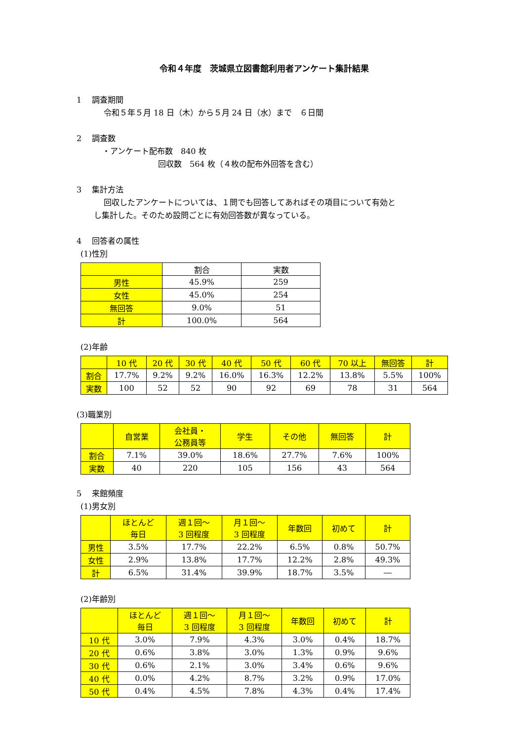令和４年度　茨城県立図書館利用者アンケート集計結果
1　 調査期間
令和５年５月 18 日（木）から５月 24 日（水）まで　６日間
2　 調査数
・アンケート配布数　840 枚
回収数　564 枚（４枚の配布外回答を含む）
3　 集計方法
回収したアンケートについては、１問でも回答してあればその項目について有効と
し集計した。そのため設問ごとに有効回答数が異なっている。
4　 回答者の属性
(1)性別
| | 割合 | 実数 |
| --- | --- | --- |
| 男性 | 45.9% | 259 |
| 女性 | 45.0% | 254 |
| 無回答 | 9.0% | 51 |
| 計 | 100.0% | 564 |
(2)年齢
| | 10 代 | 20 代 | 30 代 | 40 代 | 50 代 | 60 代 | 70 以上 | 無回答 | 計 |
| --- | --- | --- | --- | --- | --- | --- | --- | --- | --- |
| 割合 | 17.7% | 9.2% | 9.2% | 16.0% | 16.3% | 12.2% | 13.8% | 5.5% | 100% |
| 実数 | 100 | 52 | 52 | 90 | 92 | 69 | 78 | 31 | 564 |
(3)職業別
| | 自営業 | 会社員・ 公務員等 | 学生 | その他 | 無回答 | 計 |
| --- | --- | --- | --- | --- | --- | --- |
| 割合 | 7.1% | 39.0% | 18.6% | 27.7% | 7.6% | 100% |
| 実数 | 40 | 220 | 105 | 156 | 43 | 564 |
5　 来館頻度
(1)男女別
| | ほとんど 毎日 | 週１回～ 3 回程度 | 月１回～ 3 回程度 | 年数回 | 初めて | 計 |
| --- | --- | --- | --- | --- | --- | --- |
| 男性 | 3.5% | 17.7% | 22.2% | 6.5% | 0.8% | 50.7% |
| 女性 | 2.9% | 13.8% | 17.7% | 12.2% | 2.8% | 49.3% |
| 計 | 6.5% | 31.4% | 39.9% | 18.7% | 3.5% | ― |
(2)年齢別
| | ほとんど 毎日 | 週１回～ 3 回程度 | 月１回～ 3 回程度 | 年数回 | 初めて | 計 |
| --- | --- | --- | --- | --- | --- | --- |
| 10 代 | 3.0% | 7.9% | 4.3% | 3.0% | 0.4% | 18.7% |
| 20 代 | 0.6% | 3.8% | 3.0% | 1.3% | 0.9% | 9.6% |
| 30 代 | 0.6% | 2.1% | 3.0% | 3.4% | 0.6% | 9.6% |
| 40 代 | 0.0% | 4.2% | 8.7% | 3.2% | 0.9% | 17.0% |
| 50 代 | 0.4% | 4.5% | 7.8% | 4.3% | 0.4% | 17.4% |